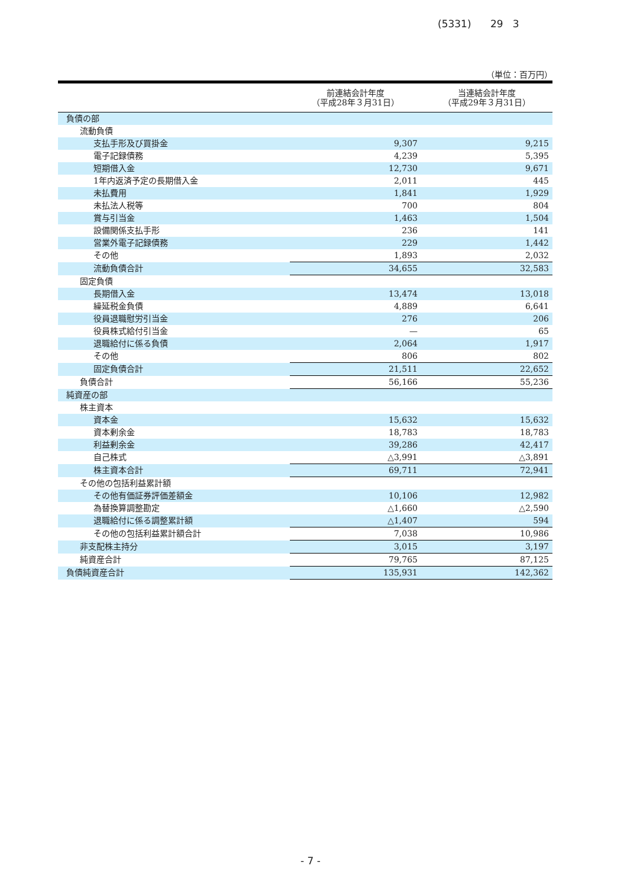(5331) 29 3
（単位：百万円）
| | 前連結会計年度 （平成28年３月31日） | 当連結会計年度 （平成29年３月31日） |
| --- | --- | --- |
| 負債の部 | | |
| 流動負債 | | |
| 支払手形及び買掛金 | 9,307 | 9,215 |
| 電子記録債務 | 4,239 | 5,395 |
| 短期借入金 | 12,730 | 9,671 |
| 1年内返済予定の長期借入金 | 2,011 | 445 |
| 未払費用 | 1,841 | 1,929 |
| 未払法人税等 | 700 | 804 |
| 賞与引当金 | 1,463 | 1,504 |
| 設備関係支払手形 | 236 | 141 |
| 営業外電子記録債務 | 229 | 1,442 |
| その他 | 1,893 | 2,032 |
| 流動負債合計 | 34,655 | 32,583 |
| 固定負債 | | |
| 長期借入金 | 13,474 | 13,018 |
| 繰延税金負債 | 4,889 | 6,641 |
| 役員退職慰労引当金 | 276 | 206 |
| 役員株式給付引当金 | — | 65 |
| 退職給付に係る負債 | 2,064 | 1,917 |
| その他 | 806 | 802 |
| 固定負債合計 | 21,511 | 22,652 |
| 負債合計 | 56,166 | 55,236 |
| 純資産の部 | | |
| 株主資本 | | |
| 資本金 | 15,632 | 15,632 |
| 資本剰余金 | 18,783 | 18,783 |
| 利益剰余金 | 39,286 | 42,417 |
| 自己株式 | △3,991 | △3,891 |
| 株主資本合計 | 69,711 | 72,941 |
| その他の包括利益累計額 | | |
| その他有価証券評価差額金 | 10,106 | 12,982 |
| 為替換算調整勘定 | △1,660 | △2,590 |
| 退職給付に係る調整累計額 | △1,407 | 594 |
| その他の包括利益累計額合計 | 7,038 | 10,986 |
| 非支配株主持分 | 3,015 | 3,197 |
| 純資産合計 | 79,765 | 87,125 |
| 負債純資産合計 | 135,931 | 142,362 |
- 7 -